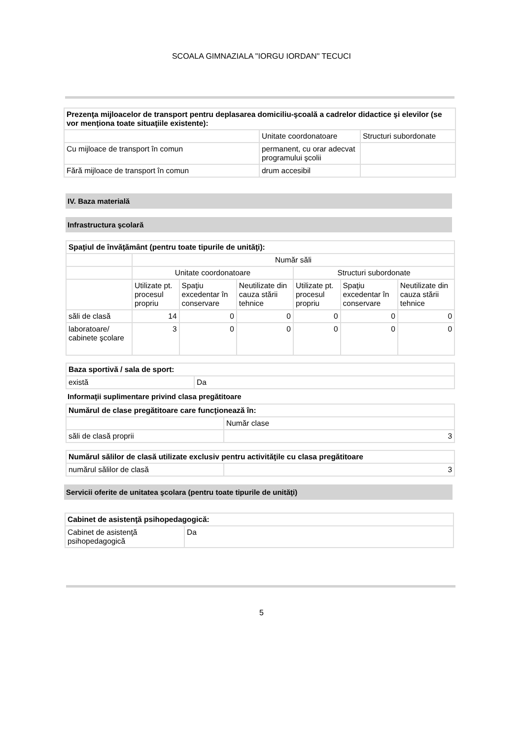SCOALA GIMNAZIALA "IORGU IORDAN" TECUCI
| Prezenţa mijloacelor de transport pentru deplasarea domiciliu-şcoală a cadrelor didactice şi elevilor (se vor menţiona toate situaţiile existente): | | |
| | Unitate coordonatoare | Structuri subordonate |
| Cu mijloace de transport în comun | permanent, cu orar adecvat programului şcolii | |
| Fără mijloace de transport în comun | drum accesibil | |
IV. Baza materială
Infrastructura şcolară
| Spaţiul de învăţământ (pentru toate tipurile de unităţi): | | | | | | |
| | Număr săli | | | | | |
| | Unitate coordonatoare | | | Structuri subordonate | | |
| | Utilizate pt. procesul propriu | Spaţiu excedentar în conservare | Neutilizate din cauza stării tehnice | Utilizate pt. procesul propriu | Spaţiu excedentar în conservare | Neutilizate din cauza stării tehnice |
| săli de clasă | 14 | 0 | 0 | 0 | 0 | 0 |
| laboratoare/ cabinete şcolare | 3 | 0 | 0 | 0 | 0 | 0 |
| Baza sportivă / sala de sport: | |
| există | Da |
Informaţii suplimentare privind clasa pregătitoare
| Numărul de clase pregătitoare care funcţionează în: | |
| | Număr clase |
| săli de clasă proprii | 3 |
| Numărul sălilor de clasă utilizate exclusiv pentru activităţile cu clasa pregătitoare | |
| numărul sălilor de clasă | 3 |
Servicii oferite de unitatea şcolara (pentru toate tipurile de unităţi)
| Cabinet de asistenţă psihopedagogică: | |
| Cabinet de asistenţă psihopedagogică | Da |
5